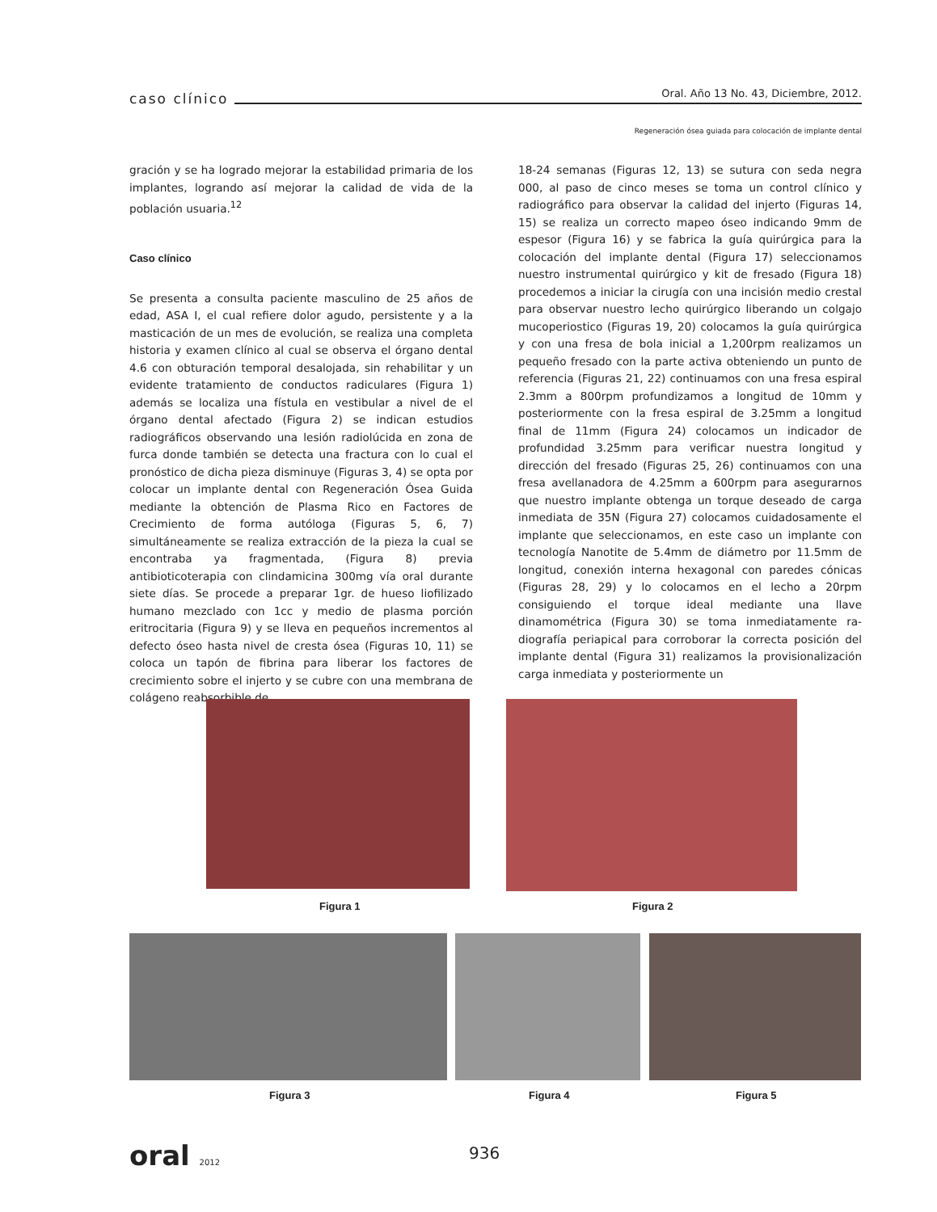caso clínico Oral. Año 13 No. 43, Diciembre, 2012.
Regeneración ósea guiada para colocación de implante dental
gración y se ha logrado mejorar la estabilidad primaria de los implantes, logrando así mejorar la calidad de vida de la población usuaria.<sup>12</sup>
Caso clínico
Se presenta a consulta paciente masculino de 25 años de edad, ASA I, el cual refiere dolor agudo, persistente y a la masticación de un mes de evolución, se realiza una completa historia y examen clínico al cual se observa el órgano dental 4.6 con obturación temporal desalojada, sin rehabilitar y un evidente tratamiento de conductos radiculares (Figura 1) además se localiza una fístula en vestibular a nivel de el órgano dental afectado (Figura 2) se indican estudios radiográficos observando una lesión radiolúcida en zona de furca donde también se detecta una fractura con lo cual el pronóstico de dicha pieza disminuye (Figuras 3, 4) se opta por colocar un implante dental con Regeneración Ósea Guida mediante la obtención de Plasma Rico en Factores de Crecimiento de forma autóloga (Figuras 5, 6, 7) simultáneamente se realiza extracción de la pieza la cual se encontraba ya fragmentada, (Figura 8) previa antibioticoterapia con clindamicina 300mg vía oral durante siete días. Se procede a preparar 1gr. de hueso liofilizado humano mezclado con 1cc y medio de plasma porción eritrocitaria (Figura 9) y se lleva en pequeños incrementos al defecto óseo hasta nivel de cresta ósea (Figuras 10, 11) se coloca un tapón de fibrina para liberar los factores de crecimiento sobre el injerto y se cubre con una membrana de colágeno reabsorbible de
18-24 semanas (Figuras 12, 13) se sutura con seda negra 000, al paso de cinco meses se toma un control clínico y radiográfico para observar la calidad del injerto (Figuras 14, 15) se realiza un correcto mapeo óseo indicando 9mm de espesor (Figura 16) y se fabrica la guía quirúrgica para la colocación del implante dental (Figura 17) seleccionamos nuestro instrumental quirúrgico y kit de fresado (Figura 18) procedemos a iniciar la cirugía con una incisión medio crestal para observar nuestro lecho quirúrgico liberando un colgajo mucoperiostico (Figuras 19, 20) colocamos la guía quirúrgica y con una fresa de bola inicial a 1,200rpm realizamos un pequeño fresado con la parte activa obteniendo un punto de referencia (Figuras 21, 22) continuamos con una fresa espiral 2.3mm a 800rpm profundizamos a longitud de 10mm y posteriormente con la fresa espiral de 3.25mm a longitud final de 11mm (Figura 24) colocamos un indicador de profundidad 3.25mm para verificar nuestra longitud y dirección del fresado (Figuras 25, 26) continuamos con una fresa avellanadora de 4.25mm a 600rpm para asegurarnos que nuestro implante obtenga un torque deseado de carga inmediata de 35N (Figura 27) colocamos cuidadosamente el implante que seleccionamos, en este caso un implante con tecnología Nanotite de 5.4mm de diámetro por 11.5mm de longitud, conexión interna hexagonal con paredes cónicas (Figuras 28, 29) y lo colocamos en el lecho a 20rpm consiguiendo el torque ideal mediante una llave dinamométrica (Figura 30) se toma inmediatamente ra-diografía periapical para corroborar la correcta posición del implante dental (Figura 31) realizamos la provisionalización carga inmediata y posteriormente un
Figura 1 Figura 2
Figura 3 Figura 4 Figura 5
oral 2012 936